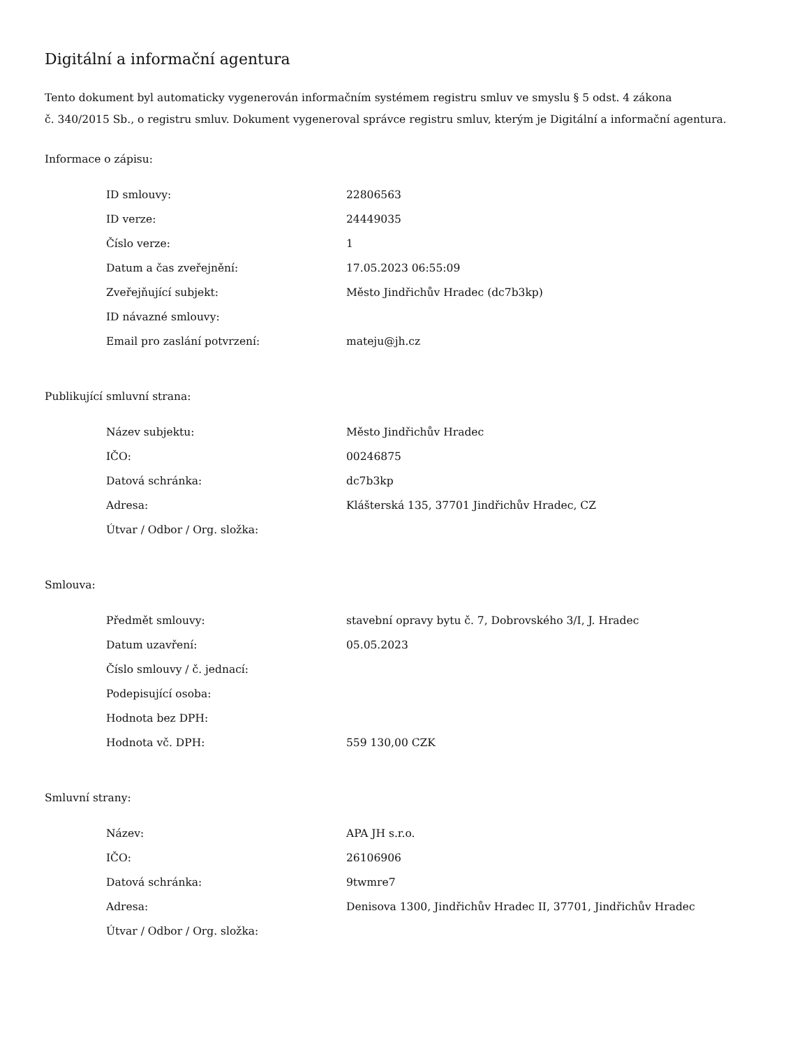Digitální a informační agentura
Tento dokument byl automaticky vygenerován informačním systémem registru smluv ve smyslu § 5 odst. 4 zákona
č. 340/2015 Sb., o registru smluv. Dokument vygeneroval správce registru smluv, kterým je Digitální a informační agentura.
Informace o zápisu:
| ID smlouvy: | 22806563 |
| ID verze: | 24449035 |
| Číslo verze: | 1 |
| Datum a čas zveřejnění: | 17.05.2023 06:55:09 |
| Zveřejňující subjekt: | Město Jindřichův Hradec (dc7b3kp) |
| ID návazné smlouvy: | |
| Email pro zaslání potvrzení: | mateju@jh.cz |
Publikující smluvní strana:
| Název subjektu: | Město Jindřichův Hradec |
| IČO: | 00246875 |
| Datová schránka: | dc7b3kp |
| Adresa: | Klášterská 135, 37701 Jindřichův Hradec, CZ |
| Útvar / Odbor / Org. složka: | |
Smlouva:
| Předmět smlouvy: | stavební opravy bytu č. 7, Dobrovského 3/I, J. Hradec |
| Datum uzavření: | 05.05.2023 |
| Číslo smlouvy / č. jednací: | |
| Podepisující osoba: | |
| Hodnota bez DPH: | |
| Hodnota vč. DPH: | 559 130,00 CZK |
Smluvní strany:
| Název: | APA JH s.r.o. |
| IČO: | 26106906 |
| Datová schránka: | 9twmre7 |
| Adresa: | Denisova 1300, Jindřichův Hradec II, 37701, Jindřichův Hradec |
| Útvar / Odbor / Org. složka: | |